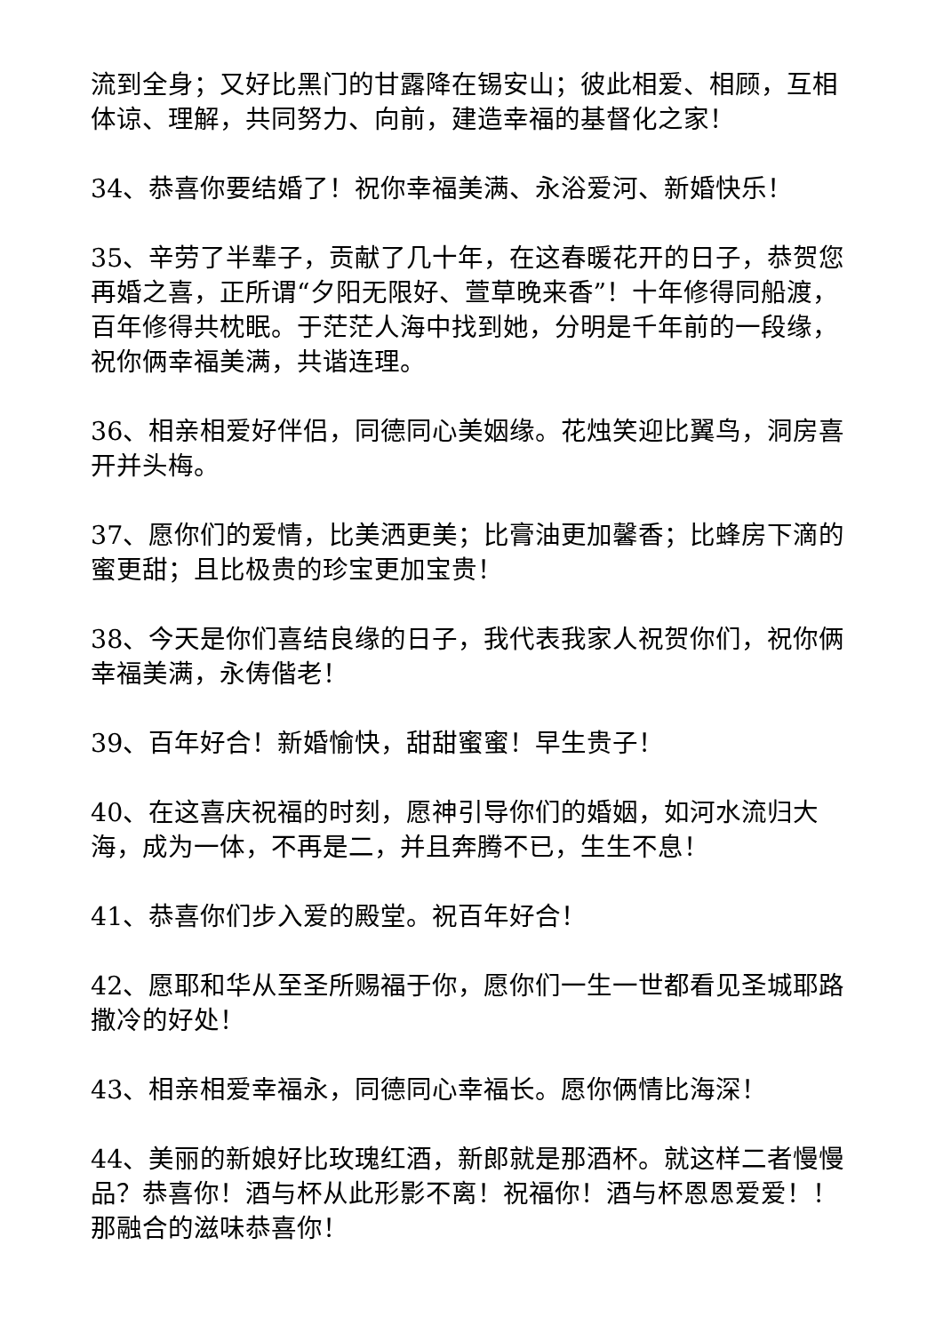流到全身；又好比黑门的甘露降在锡安山；彼此相爱、相顾，互相体谅、理解，共同努力、向前，建造幸福的基督化之家！
34、恭喜你要结婚了！祝你幸福美满、永浴爱河、新婚快乐！
35、辛劳了半辈子，贡献了几十年，在这春暖花开的日子，恭贺您再婚之喜，正所谓“夕阳无限好、萱草晚来香”！十年修得同船渡，百年修得共枕眠。于茫茫人海中找到她，分明是千年前的一段缘，祝你俩幸福美满，共谐连理。
36、相亲相爱好伴侣，同德同心美姻缘。花烛笑迎比翼鸟，洞房喜开并头梅。
37、愿你们的爱情，比美洒更美；比膏油更加馨香；比蜂房下滴的蜜更甜；且比极贵的珍宝更加宝贵！
38、今天是你们喜结良缘的日子，我代表我家人祝贺你们，祝你俩幸福美满，永俦偕老！
39、百年好合！新婚愉快，甜甜蜜蜜！早生贵子！
40、在这喜庆祝福的时刻，愿神引导你们的婚姻，如河水流归大海，成为一体，不再是二，并且奔腾不已，生生不息！
41、恭喜你们步入爱的殿堂。祝百年好合！
42、愿耶和华从至圣所赐福于你，愿你们一生一世都看见圣城耶路撒冷的好处！
43、相亲相爱幸福永，同德同心幸福长。愿你俩情比海深！
44、美丽的新娘好比玫瑰红酒，新郎就是那酒杯。就这样二者慢慢品？恭喜你！酒与杯从此形影不离！祝福你！酒与杯恩恩爱爱！！那融合的滋味恭喜你！